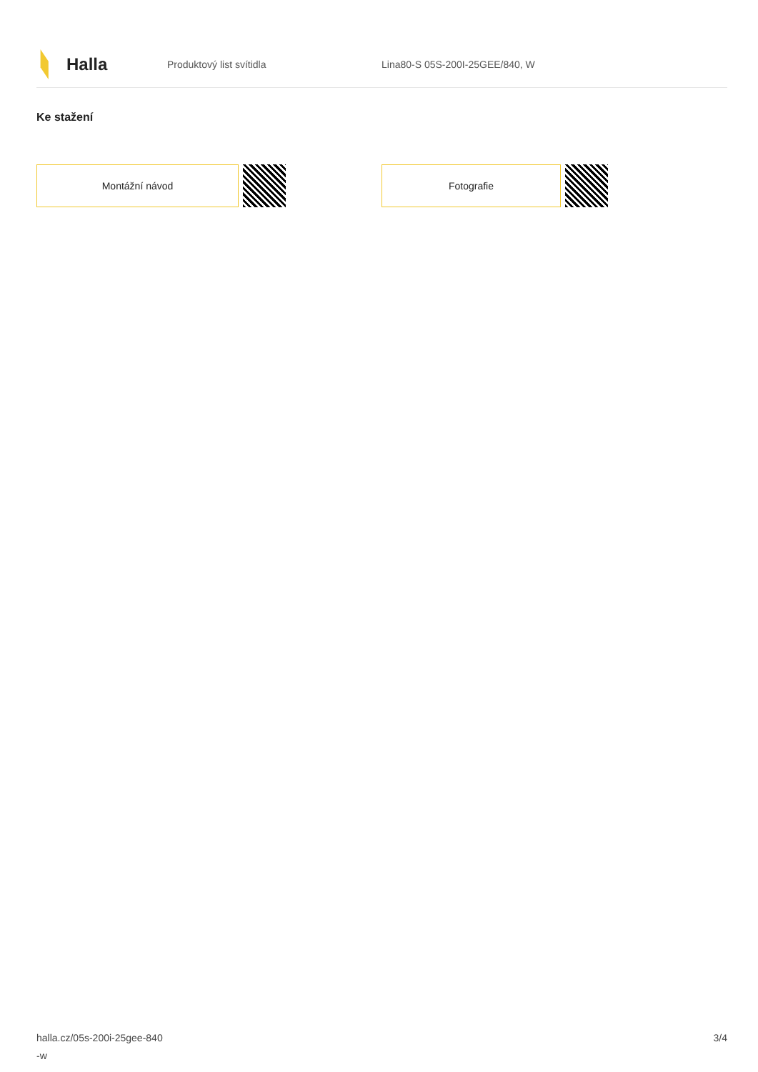Halla
Produktový list svítidla Lina80-S 05S-200I-25GEE/840, W
Ke stažení
Montážní návod Fotografie
halla.cz/05s-200i-25gee-840
-w
3/4